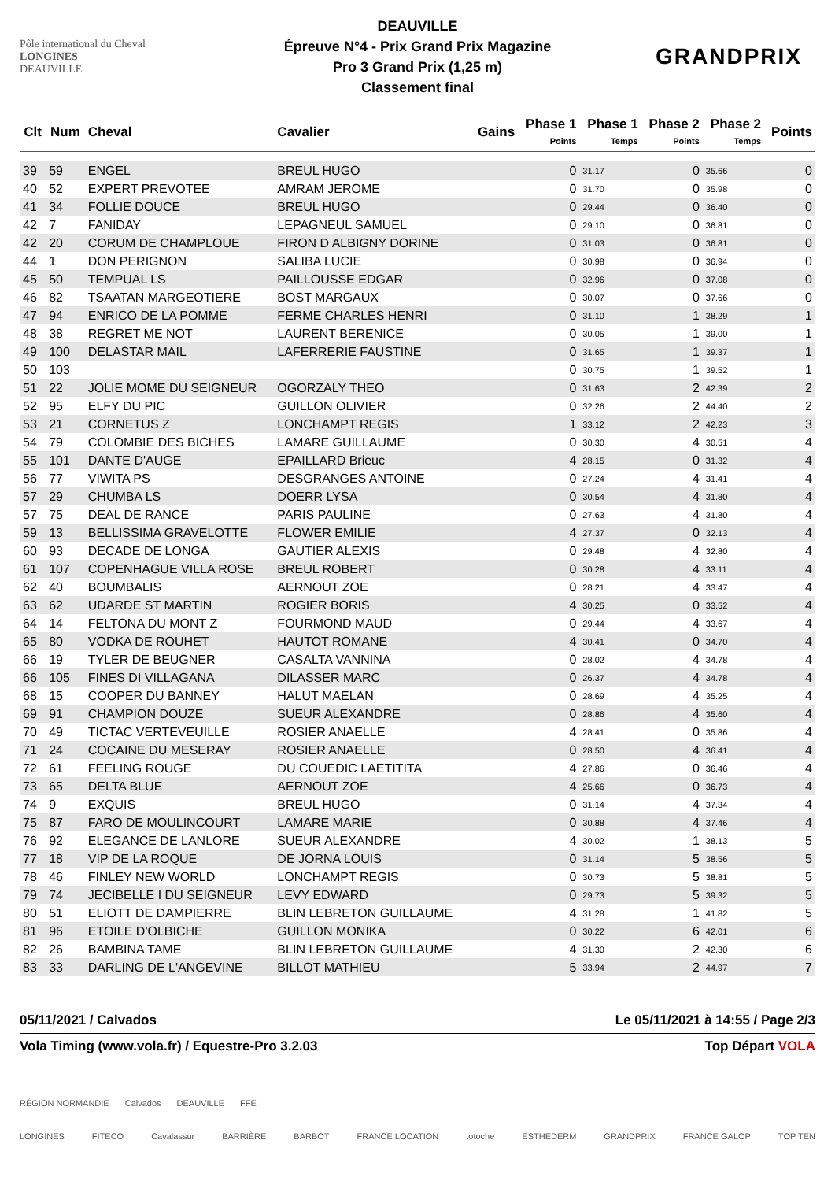Pôle international du Cheval
LONGINES
DEAUVILLE
DEAUVILLE
Épreuve N°4 - Prix Grand Prix Magazine
Pro 3 Grand Prix (1,25 m)
Classement final
GRANDPRIX
| Clt | Num | Cheval | Cavalier | Gains | Phase 1 Points | Phase 1 Temps | Phase 2 Points | Phase 2 Temps | Points |
| --- | --- | --- | --- | --- | --- | --- | --- | --- | --- |
| 39 | 59 | ENGEL | BREUL HUGO | | 0 | 31.17 | 0 | 35.66 | 0 |
| 40 | 52 | EXPERT PREVOTEE | AMRAM JEROME | | 0 | 31.70 | 0 | 35.98 | 0 |
| 41 | 34 | FOLLIE DOUCE | BREUL HUGO | | 0 | 29.44 | 0 | 36.40 | 0 |
| 42 | 7 | FANIDAY | LEPAGNEUL SAMUEL | | 0 | 29.10 | 0 | 36.81 | 0 |
| 42 | 20 | CORUM DE CHAMPLOUE | FIRON D ALBIGNY DORINE | | 0 | 31.03 | 0 | 36.81 | 0 |
| 44 | 1 | DON PERIGNON | SALIBA LUCIE | | 0 | 30.98 | 0 | 36.94 | 0 |
| 45 | 50 | TEMPUAL LS | PAILLOUSSE EDGAR | | 0 | 32.96 | 0 | 37.08 | 0 |
| 46 | 82 | TSAATAN MARGEOTIERE | BOST MARGAUX | | 0 | 30.07 | 0 | 37.66 | 0 |
| 47 | 94 | ENRICO DE LA POMME | FERME CHARLES HENRI | | 0 | 31.10 | 1 | 38.29 | 1 |
| 48 | 38 | REGRET ME NOT | LAURENT BERENICE | | 0 | 30.05 | 1 | 39.00 | 1 |
| 49 | 100 | DELASTAR MAIL | LAFERRERIE FAUSTINE | | 0 | 31.65 | 1 | 39.37 | 1 |
| 50 | 103 | | | | 0 | 30.75 | 1 | 39.52 | 1 |
| 51 | 22 | JOLIE MOME DU SEIGNEUR | OGORZALY THEO | | 0 | 31.63 | 2 | 42.39 | 2 |
| 52 | 95 | ELFY DU PIC | GUILLON OLIVIER | | 0 | 32.26 | 2 | 44.40 | 2 |
| 53 | 21 | CORNETUS Z | LONCHAMPT REGIS | | 1 | 33.12 | 2 | 42.23 | 3 |
| 54 | 79 | COLOMBIE DES BICHES | LAMARE GUILLAUME | | 0 | 30.30 | 4 | 30.51 | 4 |
| 55 | 101 | DANTE D'AUGE | EPAILLARD Brieuc | | 4 | 28.15 | 0 | 31.32 | 4 |
| 56 | 77 | VIWITA PS | DESGRANGES ANTOINE | | 0 | 27.24 | 4 | 31.41 | 4 |
| 57 | 29 | CHUMBA LS | DOERR LYSA | | 0 | 30.54 | 4 | 31.80 | 4 |
| 57 | 75 | DEAL DE RANCE | PARIS PAULINE | | 0 | 27.63 | 4 | 31.80 | 4 |
| 59 | 13 | BELLISSIMA GRAVELOTTE | FLOWER EMILIE | | 4 | 27.37 | 0 | 32.13 | 4 |
| 60 | 93 | DECADE DE LONGA | GAUTIER ALEXIS | | 0 | 29.48 | 4 | 32.80 | 4 |
| 61 | 107 | COPENHAGUE VILLA ROSE | BREUL ROBERT | | 0 | 30.28 | 4 | 33.11 | 4 |
| 62 | 40 | BOUMBALIS | AERNOUT ZOE | | 0 | 28.21 | 4 | 33.47 | 4 |
| 63 | 62 | UDARDE ST MARTIN | ROGIER BORIS | | 4 | 30.25 | 0 | 33.52 | 4 |
| 64 | 14 | FELTONA DU MONT Z | FOURMOND MAUD | | 0 | 29.44 | 4 | 33.67 | 4 |
| 65 | 80 | VODKA DE ROUHET | HAUTOT ROMANE | | 4 | 30.41 | 0 | 34.70 | 4 |
| 66 | 19 | TYLER DE BEUGNER | CASALTA VANNINA | | 0 | 28.02 | 4 | 34.78 | 4 |
| 66 | 105 | FINES DI VILLAGANA | DILASSER MARC | | 0 | 26.37 | 4 | 34.78 | 4 |
| 68 | 15 | COOPER DU BANNEY | HALUT MAELAN | | 0 | 28.69 | 4 | 35.25 | 4 |
| 69 | 91 | CHAMPION DOUZE | SUEUR ALEXANDRE | | 0 | 28.86 | 4 | 35.60 | 4 |
| 70 | 49 | TICTAC VERTEVEUILLE | ROSIER ANAELLE | | 4 | 28.41 | 0 | 35.86 | 4 |
| 71 | 24 | COCAINE DU MESERAY | ROSIER ANAELLE | | 0 | 28.50 | 4 | 36.41 | 4 |
| 72 | 61 | FEELING ROUGE | DU COUEDIC LAETITITA | | 4 | 27.86 | 0 | 36.46 | 4 |
| 73 | 65 | DELTA BLUE | AERNOUT ZOE | | 4 | 25.66 | 0 | 36.73 | 4 |
| 74 | 9 | EXQUIS | BREUL HUGO | | 0 | 31.14 | 4 | 37.34 | 4 |
| 75 | 87 | FARO DE MOULINCOURT | LAMARE MARIE | | 0 | 30.88 | 4 | 37.46 | 4 |
| 76 | 92 | ELEGANCE DE LANLORE | SUEUR ALEXANDRE | | 4 | 30.02 | 1 | 38.13 | 5 |
| 77 | 18 | VIP DE LA ROQUE | DE JORNA LOUIS | | 0 | 31.14 | 5 | 38.56 | 5 |
| 78 | 46 | FINLEY NEW WORLD | LONCHAMPT REGIS | | 0 | 30.73 | 5 | 38.81 | 5 |
| 79 | 74 | JECIBELLE I DU SEIGNEUR | LEVY EDWARD | | 0 | 29.73 | 5 | 39.32 | 5 |
| 80 | 51 | ELIOTT DE DAMPIERRE | BLIN LEBRETON GUILLAUME | | 4 | 31.28 | 1 | 41.82 | 5 |
| 81 | 96 | ETOILE D'OLBICHE | GUILLON MONIKA | | 0 | 30.22 | 6 | 42.01 | 6 |
| 82 | 26 | BAMBINA TAME | BLIN LEBRETON GUILLAUME | | 4 | 31.30 | 2 | 42.30 | 6 |
| 83 | 33 | DARLING DE L'ANGEVINE | BILLOT MATHIEU | | 5 | 33.94 | 2 | 44.97 | 7 |
05/11/2021 / Calvados Le 05/11/2021 à 14:55 / Page 2/3
Vola Timing (www.vola.fr) / Equestre-Pro 3.2.03 Top Départ VOLA
RÉGION NORMANDIE Calvados DEAUVILLE FFE
LONGINES FITECO Cavalassur BARRIÈRE BARBOT FRANCE LOCATION totoche ESTHEDERM GRANDPRIX FRANCE GALOP TOP TEN